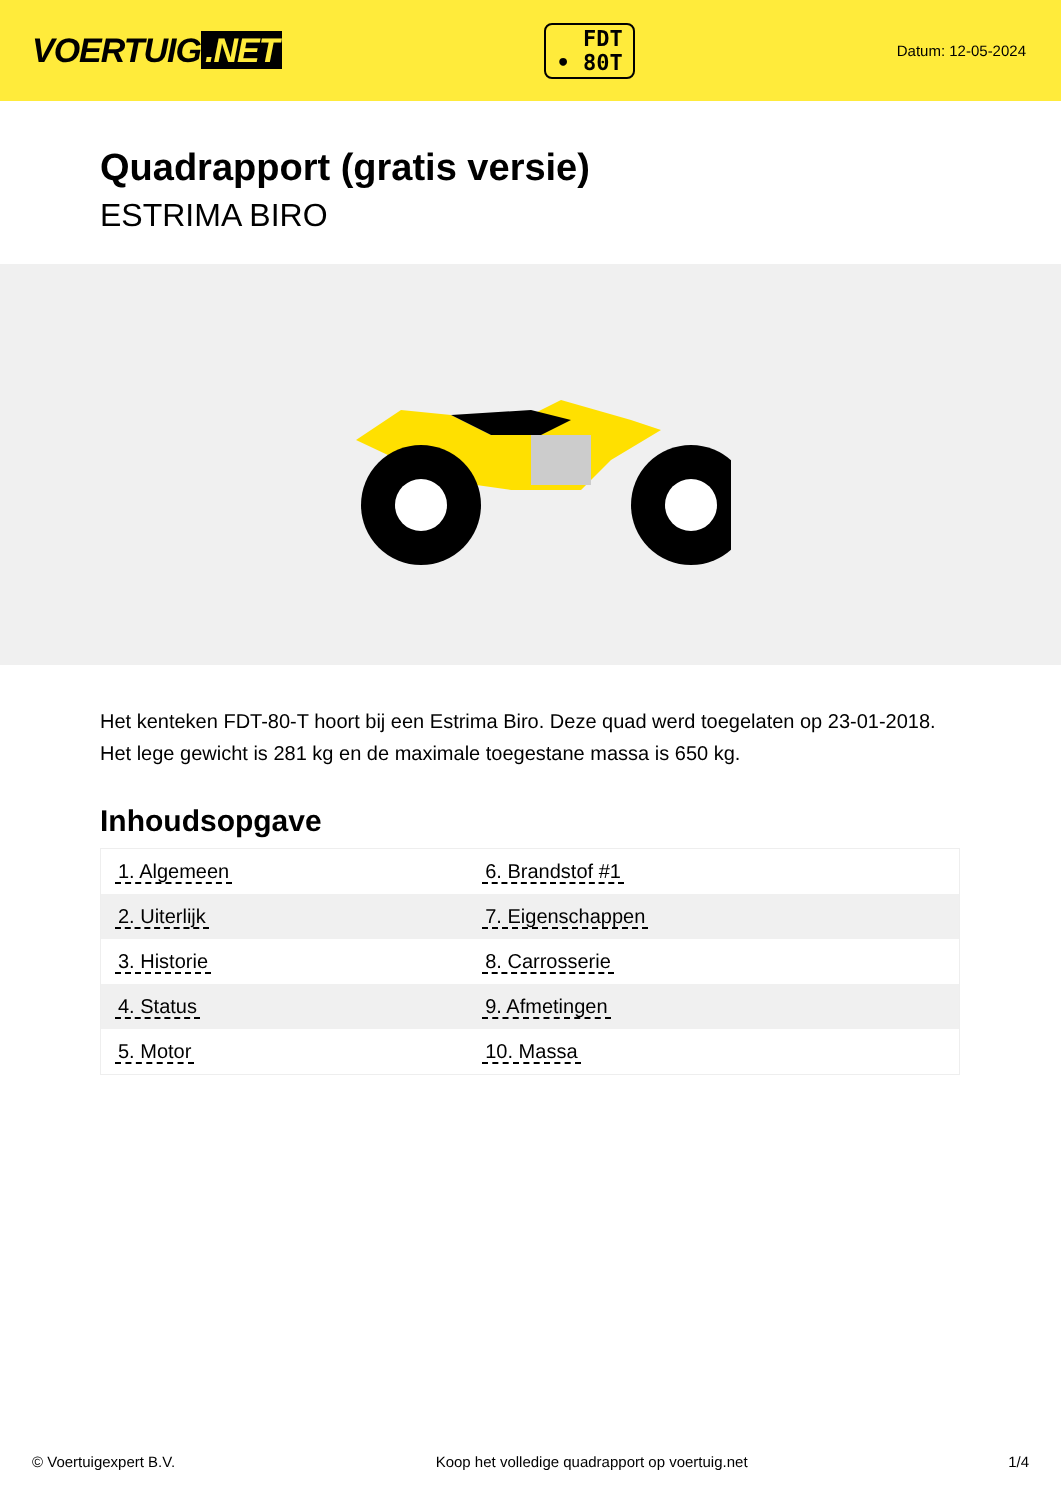VOERTUIG.NET
FDT
• 80T
Datum: 12-05-2024
Quadrapport (gratis versie)
ESTRIMA BIRO
Het kenteken FDT-80-T hoort bij een Estrima Biro. Deze quad werd toegelaten op 23-01-2018. Het lege gewicht is 281 kg en de maximale toegestane massa is 650 kg.
Inhoudsopgave
| 1. Algemeen | 6. Brandstof #1 |
| 2. Uiterlijk | 7. Eigenschappen |
| 3. Historie | 8. Carrosserie |
| 4. Status | 9. Afmetingen |
| 5. Motor | 10. Massa |
© Voertuigexpert B.V. Koop het volledige quadrapport op voertuig.net 1/4